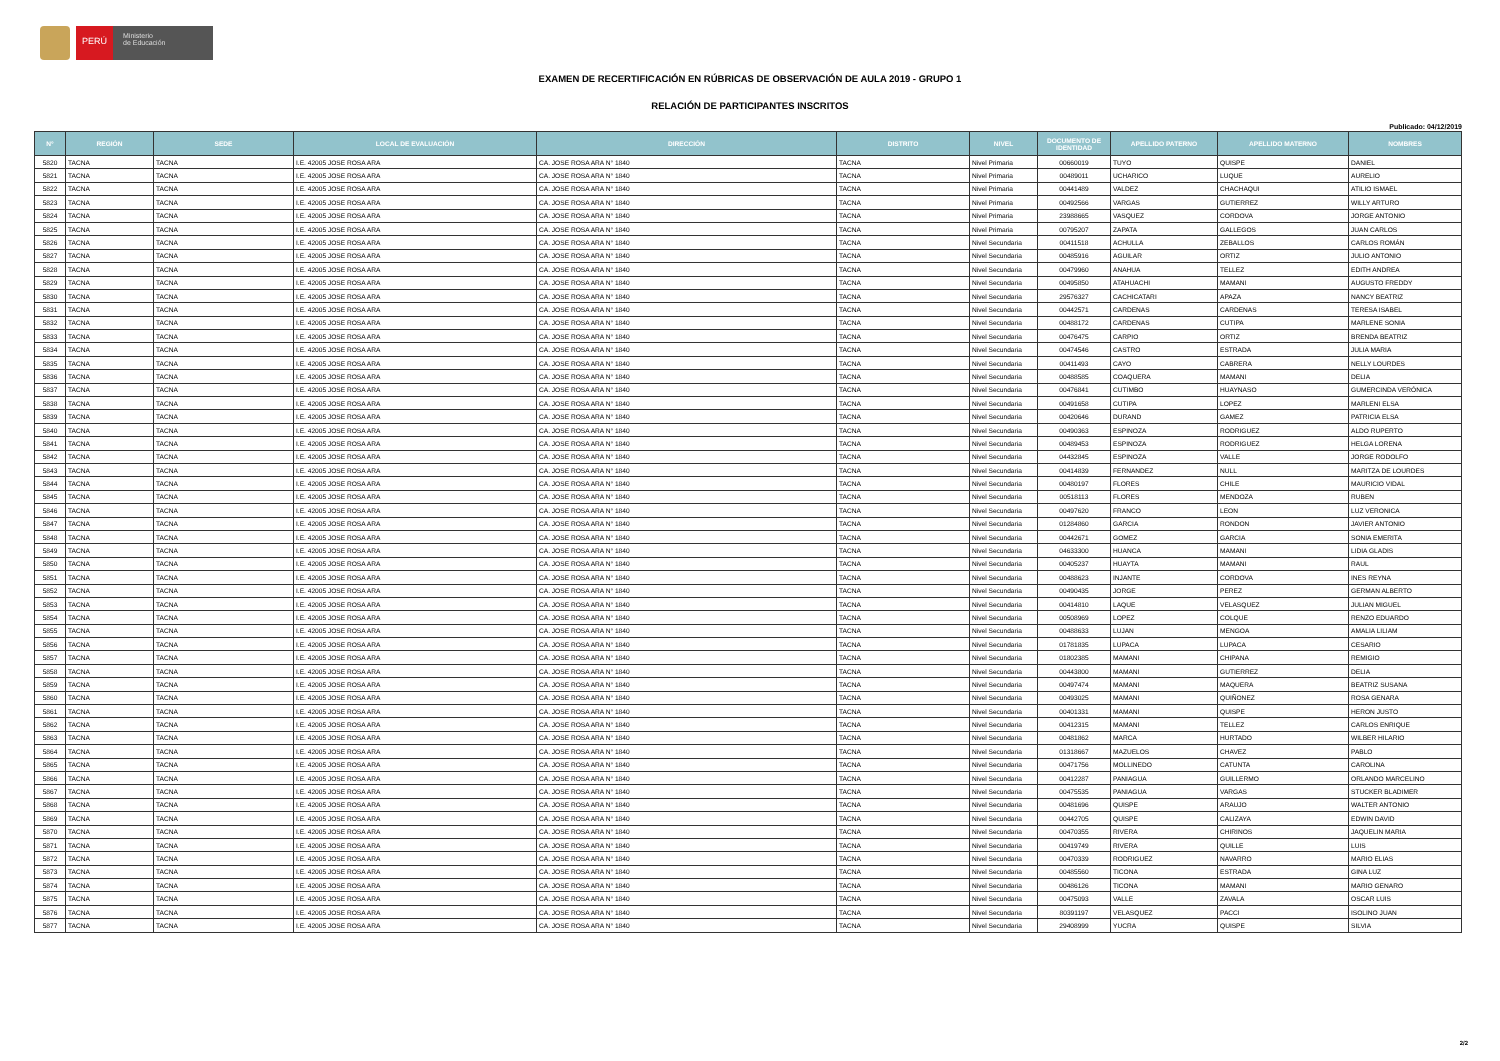PERÚ
Ministerio
de Educación
EXAMEN DE RECERTIFICACIÓN EN RÚBRICAS DE OBSERVACIÓN DE AULA 2019 - GRUPO 1
RELACIÓN DE PARTICIPANTES INSCRITOS
Publicado: 04/12/2019
| N° | REGIÓN | SEDE | LOCAL DE EVALUACIÓN | DIRECCIÓN | DISTRITO | NIVEL | DOCUMENTO DE IDENTIDAD | APELLIDO PATERNO | APELLIDO MATERNO | NOMBRES |
| --- | --- | --- | --- | --- | --- | --- | --- | --- | --- | --- |
| 5820 | TACNA | TACNA | I.E. 42005 JOSE ROSA ARA | CA. JOSE ROSA ARA N° 1840 | TACNA | Nivel Primaria | 00660019 | TUYO | QUISPE | DANIEL |
| 5821 | TACNA | TACNA | I.E. 42005 JOSE ROSA ARA | CA. JOSE ROSA ARA N° 1840 | TACNA | Nivel Primaria | 00489011 | UCHARICO | LUQUE | AURELIO |
| 5822 | TACNA | TACNA | I.E. 42005 JOSE ROSA ARA | CA. JOSE ROSA ARA N° 1840 | TACNA | Nivel Primaria | 00441489 | VALDEZ | CHACHAQUI | ATILIO ISMAEL |
| 5823 | TACNA | TACNA | I.E. 42005 JOSE ROSA ARA | CA. JOSE ROSA ARA N° 1840 | TACNA | Nivel Primaria | 00492566 | VARGAS | GUTIERREZ | WILLY ARTURO |
| 5824 | TACNA | TACNA | I.E. 42005 JOSE ROSA ARA | CA. JOSE ROSA ARA N° 1840 | TACNA | Nivel Primaria | 23988665 | VASQUEZ | CORDOVA | JORGE ANTONIO |
| 5825 | TACNA | TACNA | I.E. 42005 JOSE ROSA ARA | CA. JOSE ROSA ARA N° 1840 | TACNA | Nivel Primaria | 00795207 | ZAPATA | GALLEGOS | JUAN CARLOS |
| 5826 | TACNA | TACNA | I.E. 42005 JOSE ROSA ARA | CA. JOSE ROSA ARA N° 1840 | TACNA | Nivel Secundaria | 00411518 | ACHULLA | ZEBALLOS | CARLOS ROMÁN |
| 5827 | TACNA | TACNA | I.E. 42005 JOSE ROSA ARA | CA. JOSE ROSA ARA N° 1840 | TACNA | Nivel Secundaria | 00485916 | AGUILAR | ORTIZ | JULIO ANTONIO |
| 5828 | TACNA | TACNA | I.E. 42005 JOSE ROSA ARA | CA. JOSE ROSA ARA N° 1840 | TACNA | Nivel Secundaria | 00479960 | ANAHUA | TELLEZ | EDITH ANDREA |
| 5829 | TACNA | TACNA | I.E. 42005 JOSE ROSA ARA | CA. JOSE ROSA ARA N° 1840 | TACNA | Nivel Secundaria | 00495850 | ATAHUACHI | MAMANI | AUGUSTO FREDDY |
| 5830 | TACNA | TACNA | I.E. 42005 JOSE ROSA ARA | CA. JOSE ROSA ARA N° 1840 | TACNA | Nivel Secundaria | 29576327 | CACHICATARI | APAZA | NANCY BEATRIZ |
| 5831 | TACNA | TACNA | I.E. 42005 JOSE ROSA ARA | CA. JOSE ROSA ARA N° 1840 | TACNA | Nivel Secundaria | 00442571 | CARDENAS | CARDENAS | TERESA ISABEL |
| 5832 | TACNA | TACNA | I.E. 42005 JOSE ROSA ARA | CA. JOSE ROSA ARA N° 1840 | TACNA | Nivel Secundaria | 00488172 | CARDENAS | CUTIPA | MARLENE SONIA |
| 5833 | TACNA | TACNA | I.E. 42005 JOSE ROSA ARA | CA. JOSE ROSA ARA N° 1840 | TACNA | Nivel Secundaria | 00476475 | CARPIO | ORTIZ | BRENDA BEATRIZ |
| 5834 | TACNA | TACNA | I.E. 42005 JOSE ROSA ARA | CA. JOSE ROSA ARA N° 1840 | TACNA | Nivel Secundaria | 00474546 | CASTRO | ESTRADA | JULIA MARIA |
| 5835 | TACNA | TACNA | I.E. 42005 JOSE ROSA ARA | CA. JOSE ROSA ARA N° 1840 | TACNA | Nivel Secundaria | 00411493 | CAYO | CABRERA | NELLY LOURDES |
| 5836 | TACNA | TACNA | I.E. 42005 JOSE ROSA ARA | CA. JOSE ROSA ARA N° 1840 | TACNA | Nivel Secundaria | 00488585 | COAQUERA | MAMANI | DELIA |
| 5837 | TACNA | TACNA | I.E. 42005 JOSE ROSA ARA | CA. JOSE ROSA ARA N° 1840 | TACNA | Nivel Secundaria | 00476841 | CUTIMBO | HUAYNASO | GUMERCINDA VERÓNICA |
| 5838 | TACNA | TACNA | I.E. 42005 JOSE ROSA ARA | CA. JOSE ROSA ARA N° 1840 | TACNA | Nivel Secundaria | 00491658 | CUTIPA | LOPEZ | MARLENI ELSA |
| 5839 | TACNA | TACNA | I.E. 42005 JOSE ROSA ARA | CA. JOSE ROSA ARA N° 1840 | TACNA | Nivel Secundaria | 00420646 | DURAND | GAMEZ | PATRICIA ELSA |
| 5840 | TACNA | TACNA | I.E. 42005 JOSE ROSA ARA | CA. JOSE ROSA ARA N° 1840 | TACNA | Nivel Secundaria | 00490363 | ESPINOZA | RODRIGUEZ | ALDO RUPERTO |
| 5841 | TACNA | TACNA | I.E. 42005 JOSE ROSA ARA | CA. JOSE ROSA ARA N° 1840 | TACNA | Nivel Secundaria | 00489453 | ESPINOZA | RODRIGUEZ | HELGA LORENA |
| 5842 | TACNA | TACNA | I.E. 42005 JOSE ROSA ARA | CA. JOSE ROSA ARA N° 1840 | TACNA | Nivel Secundaria | 04432845 | ESPINOZA | VALLE | JORGE RODOLFO |
| 5843 | TACNA | TACNA | I.E. 42005 JOSE ROSA ARA | CA. JOSE ROSA ARA N° 1840 | TACNA | Nivel Secundaria | 00414839 | FERNANDEZ | NULL | MARITZA DE LOURDES |
| 5844 | TACNA | TACNA | I.E. 42005 JOSE ROSA ARA | CA. JOSE ROSA ARA N° 1840 | TACNA | Nivel Secundaria | 00480197 | FLORES | CHILE | MAURICIO VIDAL |
| 5845 | TACNA | TACNA | I.E. 42005 JOSE ROSA ARA | CA. JOSE ROSA ARA N° 1840 | TACNA | Nivel Secundaria | 00518113 | FLORES | MENDOZA | RUBEN |
| 5846 | TACNA | TACNA | I.E. 42005 JOSE ROSA ARA | CA. JOSE ROSA ARA N° 1840 | TACNA | Nivel Secundaria | 00497620 | FRANCO | LEON | LUZ VERONICA |
| 5847 | TACNA | TACNA | I.E. 42005 JOSE ROSA ARA | CA. JOSE ROSA ARA N° 1840 | TACNA | Nivel Secundaria | 01284860 | GARCIA | RONDON | JAVIER ANTONIO |
| 5848 | TACNA | TACNA | I.E. 42005 JOSE ROSA ARA | CA. JOSE ROSA ARA N° 1840 | TACNA | Nivel Secundaria | 00442671 | GOMEZ | GARCIA | SONIA EMERITA |
| 5849 | TACNA | TACNA | I.E. 42005 JOSE ROSA ARA | CA. JOSE ROSA ARA N° 1840 | TACNA | Nivel Secundaria | 04633300 | HUANCA | MAMANI | LIDIA GLADIS |
| 5850 | TACNA | TACNA | I.E. 42005 JOSE ROSA ARA | CA. JOSE ROSA ARA N° 1840 | TACNA | Nivel Secundaria | 00405237 | HUAYTA | MAMANI | RAUL |
| 5851 | TACNA | TACNA | I.E. 42005 JOSE ROSA ARA | CA. JOSE ROSA ARA N° 1840 | TACNA | Nivel Secundaria | 00488623 | INJANTE | CORDOVA | INES REYNA |
| 5852 | TACNA | TACNA | I.E. 42005 JOSE ROSA ARA | CA. JOSE ROSA ARA N° 1840 | TACNA | Nivel Secundaria | 00490435 | JORGE | PEREZ | GERMAN ALBERTO |
| 5853 | TACNA | TACNA | I.E. 42005 JOSE ROSA ARA | CA. JOSE ROSA ARA N° 1840 | TACNA | Nivel Secundaria | 00414810 | LAQUE | VELASQUEZ | JULIAN MIGUEL |
| 5854 | TACNA | TACNA | I.E. 42005 JOSE ROSA ARA | CA. JOSE ROSA ARA N° 1840 | TACNA | Nivel Secundaria | 00508969 | LOPEZ | COLQUE | RENZO EDUARDO |
| 5855 | TACNA | TACNA | I.E. 42005 JOSE ROSA ARA | CA. JOSE ROSA ARA N° 1840 | TACNA | Nivel Secundaria | 00488633 | LUJAN | MENGOA | AMALIA LILIAM |
| 5856 | TACNA | TACNA | I.E. 42005 JOSE ROSA ARA | CA. JOSE ROSA ARA N° 1840 | TACNA | Nivel Secundaria | 01781835 | LUPACA | LUPACA | CESARIO |
| 5857 | TACNA | TACNA | I.E. 42005 JOSE ROSA ARA | CA. JOSE ROSA ARA N° 1840 | TACNA | Nivel Secundaria | 01802385 | MAMANI | CHIPANA | REMIGIO |
| 5858 | TACNA | TACNA | I.E. 42005 JOSE ROSA ARA | CA. JOSE ROSA ARA N° 1840 | TACNA | Nivel Secundaria | 00443800 | MAMANI | GUTIERREZ | DELIA |
| 5859 | TACNA | TACNA | I.E. 42005 JOSE ROSA ARA | CA. JOSE ROSA ARA N° 1840 | TACNA | Nivel Secundaria | 00497474 | MAMANI | MAQUERA | BEATRIZ SUSANA |
| 5860 | TACNA | TACNA | I.E. 42005 JOSE ROSA ARA | CA. JOSE ROSA ARA N° 1840 | TACNA | Nivel Secundaria | 00493025 | MAMANI | QUIÑONEZ | ROSA GENARA |
| 5861 | TACNA | TACNA | I.E. 42005 JOSE ROSA ARA | CA. JOSE ROSA ARA N° 1840 | TACNA | Nivel Secundaria | 00401331 | MAMANI | QUISPE | HERON JUSTO |
| 5862 | TACNA | TACNA | I.E. 42005 JOSE ROSA ARA | CA. JOSE ROSA ARA N° 1840 | TACNA | Nivel Secundaria | 00412315 | MAMANI | TELLEZ | CARLOS ENRIQUE |
| 5863 | TACNA | TACNA | I.E. 42005 JOSE ROSA ARA | CA. JOSE ROSA ARA N° 1840 | TACNA | Nivel Secundaria | 00481862 | MARCA | HURTADO | WILBER HILARIO |
| 5864 | TACNA | TACNA | I.E. 42005 JOSE ROSA ARA | CA. JOSE ROSA ARA N° 1840 | TACNA | Nivel Secundaria | 01318667 | MAZUELOS | CHAVEZ | PABLO |
| 5865 | TACNA | TACNA | I.E. 42005 JOSE ROSA ARA | CA. JOSE ROSA ARA N° 1840 | TACNA | Nivel Secundaria | 00471756 | MOLLINEDO | CATUNTA | CAROLINA |
| 5866 | TACNA | TACNA | I.E. 42005 JOSE ROSA ARA | CA. JOSE ROSA ARA N° 1840 | TACNA | Nivel Secundaria | 00412287 | PANIAGUA | GUILLERMO | ORLANDO MARCELINO |
| 5867 | TACNA | TACNA | I.E. 42005 JOSE ROSA ARA | CA. JOSE ROSA ARA N° 1840 | TACNA | Nivel Secundaria | 00475535 | PANIAGUA | VARGAS | STUCKER BLADIMER |
| 5868 | TACNA | TACNA | I.E. 42005 JOSE ROSA ARA | CA. JOSE ROSA ARA N° 1840 | TACNA | Nivel Secundaria | 00481696 | QUISPE | ARAUJO | WALTER ANTONIO |
| 5869 | TACNA | TACNA | I.E. 42005 JOSE ROSA ARA | CA. JOSE ROSA ARA N° 1840 | TACNA | Nivel Secundaria | 00442705 | QUISPE | CALIZAYA | EDWIN DAVID |
| 5870 | TACNA | TACNA | I.E. 42005 JOSE ROSA ARA | CA. JOSE ROSA ARA N° 1840 | TACNA | Nivel Secundaria | 00470355 | RIVERA | CHIRINOS | JAQUELIN MARIA |
| 5871 | TACNA | TACNA | I.E. 42005 JOSE ROSA ARA | CA. JOSE ROSA ARA N° 1840 | TACNA | Nivel Secundaria | 00419749 | RIVERA | QUILLE | LUIS |
| 5872 | TACNA | TACNA | I.E. 42005 JOSE ROSA ARA | CA. JOSE ROSA ARA N° 1840 | TACNA | Nivel Secundaria | 00470339 | RODRIGUEZ | NAVARRO | MARIO ELIAS |
| 5873 | TACNA | TACNA | I.E. 42005 JOSE ROSA ARA | CA. JOSE ROSA ARA N° 1840 | TACNA | Nivel Secundaria | 00485560 | TICONA | ESTRADA | GINA LUZ |
| 5874 | TACNA | TACNA | I.E. 42005 JOSE ROSA ARA | CA. JOSE ROSA ARA N° 1840 | TACNA | Nivel Secundaria | 00486126 | TICONA | MAMANI | MARIO GENARO |
| 5875 | TACNA | TACNA | I.E. 42005 JOSE ROSA ARA | CA. JOSE ROSA ARA N° 1840 | TACNA | Nivel Secundaria | 00475093 | VALLE | ZAVALA | OSCAR LUIS |
| 5876 | TACNA | TACNA | I.E. 42005 JOSE ROSA ARA | CA. JOSE ROSA ARA N° 1840 | TACNA | Nivel Secundaria | 80391197 | VELASQUEZ | PACCI | ISOLINO JUAN |
| 5877 | TACNA | TACNA | I.E. 42005 JOSE ROSA ARA | CA. JOSE ROSA ARA N° 1840 | TACNA | Nivel Secundaria | 29408999 | YUCRA | QUISPE | SILVIA |
2/2